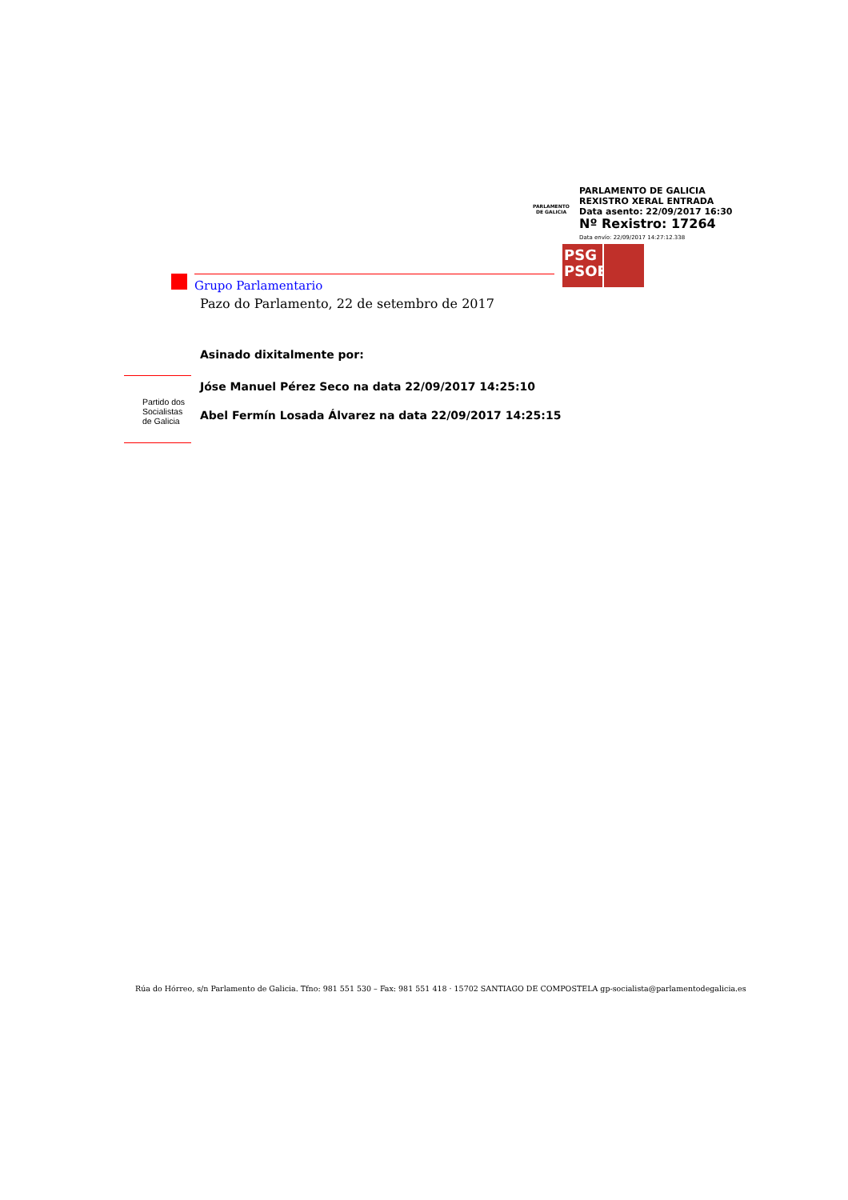PARLAMENTO
DE GALICIA
PARLAMENTO DE GALICIA
REXISTRO XERAL ENTRADA
Data asento: 22/09/2017 16:30
Nº Rexistro: 17264
Data envío: 22/09/2017 14:27:12.338
PSG
PSOE
Grupo Parlamentario
Pazo do Parlamento, 22 de setembro de 2017
Asinado dixitalmente por:
Jóse Manuel Pérez Seco na data 22/09/2017 14:25:10
Abel Fermín Losada Álvarez na data 22/09/2017 14:25:15
Partido dos
Socialistas
de Galicia
Rúa do Hórreo, s/n Parlamento de Galicia. Tfno: 981 551 530 – Fax: 981 551 418 · 15702 SANTIAGO DE COMPOSTELA gp-socialista@parlamentodegalicia.es